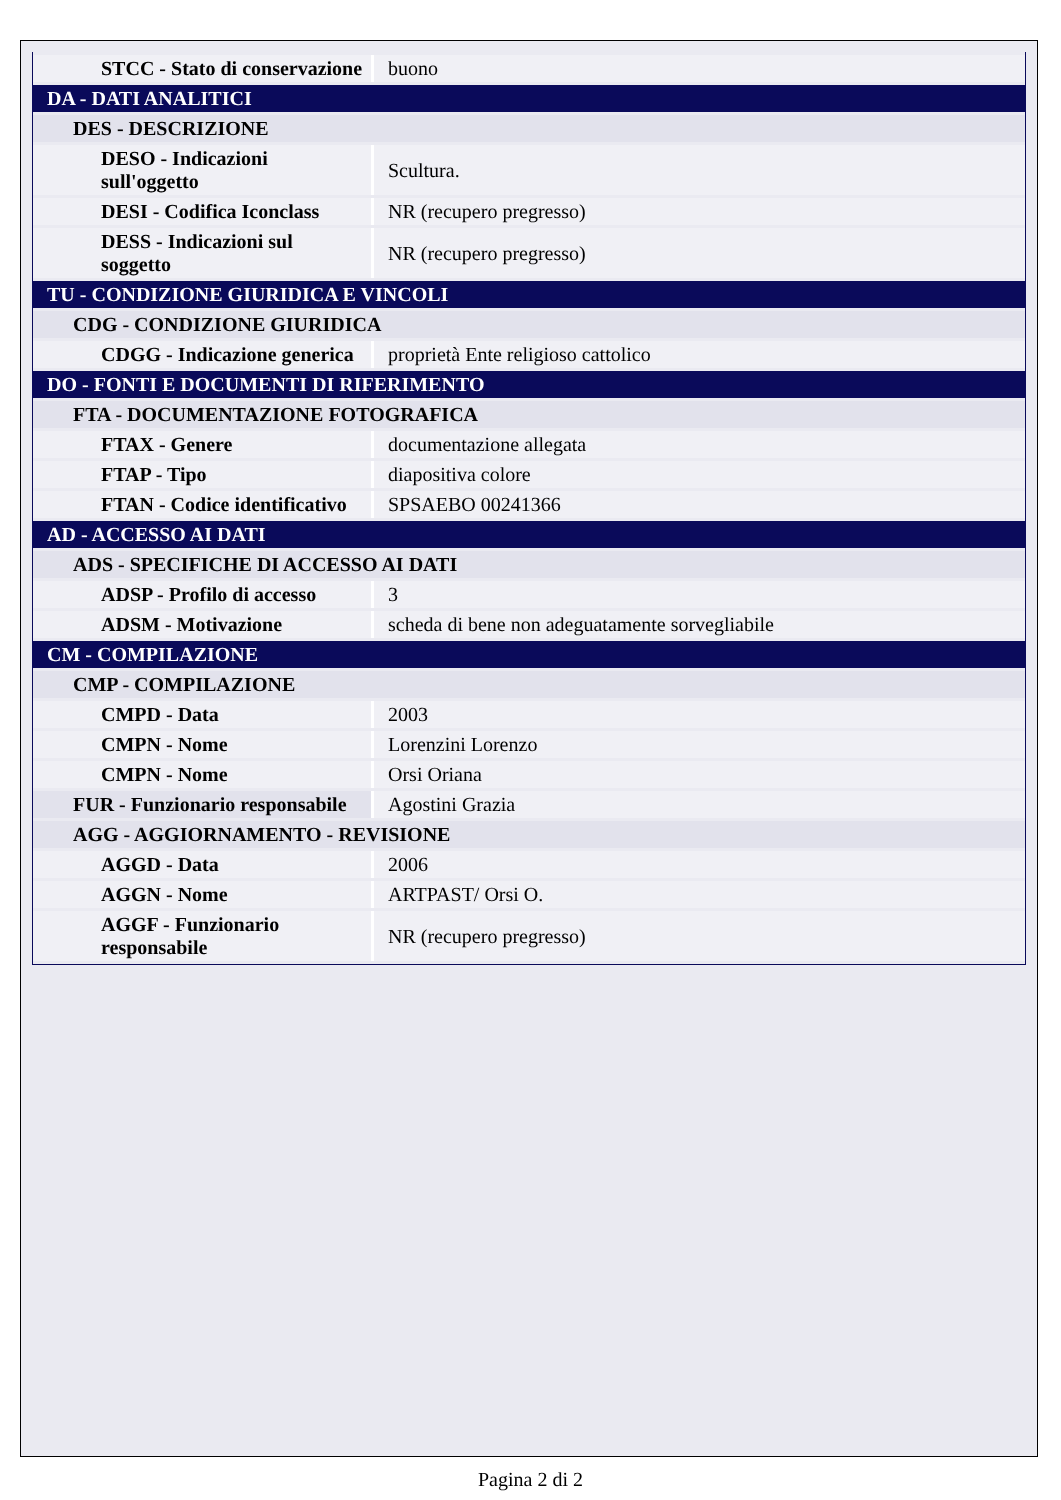| STCC - Stato di conservazione | buono |
| DA - DATI ANALITICI | |
| DES - DESCRIZIONE | |
| DESO - Indicazioni sull'oggetto | Scultura. |
| DESI - Codifica Iconclass | NR (recupero pregresso) |
| DESS - Indicazioni sul soggetto | NR (recupero pregresso) |
| TU - CONDIZIONE GIURIDICA E VINCOLI | |
| CDG - CONDIZIONE GIURIDICA | |
| CDGG - Indicazione generica | proprietà Ente religioso cattolico |
| DO - FONTI E DOCUMENTI DI RIFERIMENTO | |
| FTA - DOCUMENTAZIONE FOTOGRAFICA | |
| FTAX - Genere | documentazione allegata |
| FTAP - Tipo | diapositiva colore |
| FTAN - Codice identificativo | SPSAEBO 00241366 |
| AD - ACCESSO AI DATI | |
| ADS - SPECIFICHE DI ACCESSO AI DATI | |
| ADSP - Profilo di accesso | 3 |
| ADSM - Motivazione | scheda di bene non adeguatamente sorvegliabile |
| CM - COMPILAZIONE | |
| CMP - COMPILAZIONE | |
| CMPD - Data | 2003 |
| CMPN - Nome | Lorenzini Lorenzo |
| CMPN - Nome | Orsi Oriana |
| FUR - Funzionario responsabile | Agostini Grazia |
| AGG - AGGIORNAMENTO - REVISIONE | |
| AGGD - Data | 2006 |
| AGGN - Nome | ARTPAST/ Orsi O. |
| AGGF - Funzionario responsabile | NR (recupero pregresso) |
Pagina 2 di 2